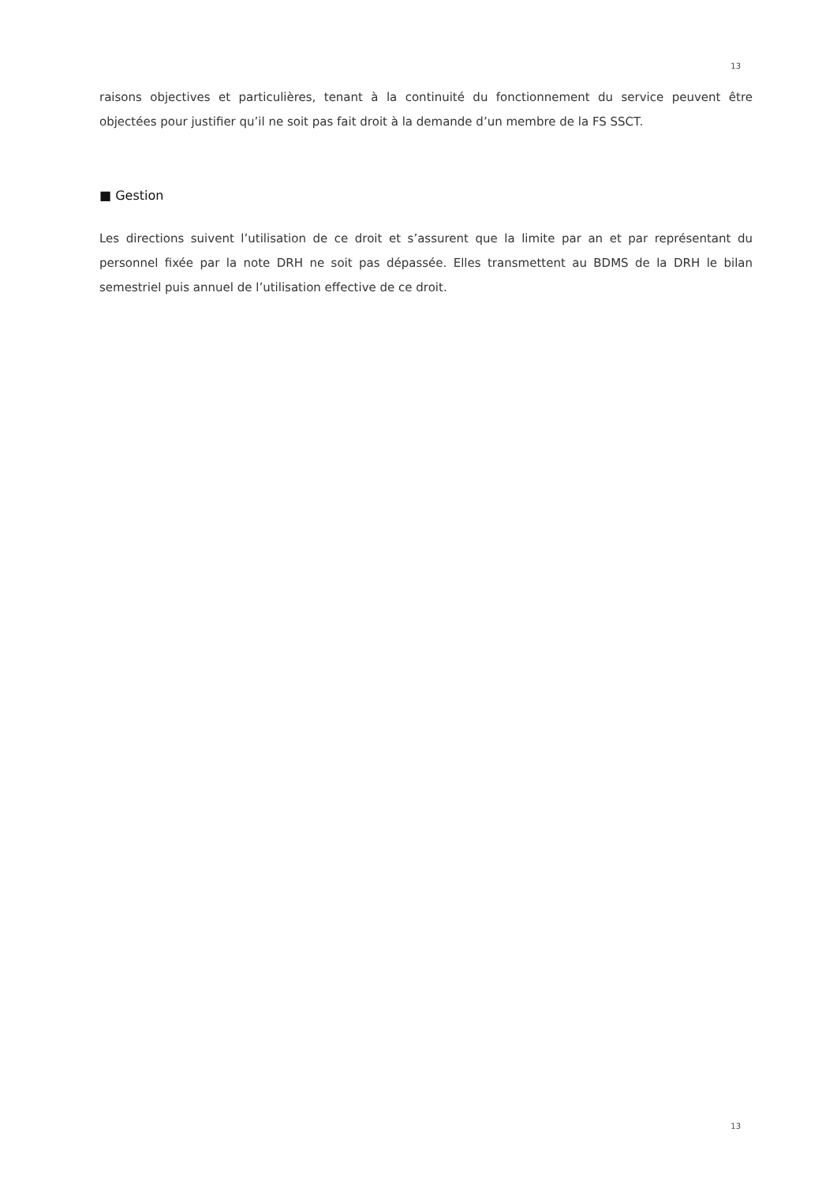13
raisons objectives et particulières, tenant à la continuité du fonctionnement du service peuvent être objectées pour justifier qu’il ne soit pas fait droit à la demande d’un membre de la FS SSCT.
■ Gestion
Les directions suivent l’utilisation de ce droit et s’assurent que la limite par an et par représentant du personnel fixée par la note DRH ne soit pas dépassée. Elles transmettent au BDMS de la DRH le bilan semestriel puis annuel de l’utilisation effective de ce droit.
13